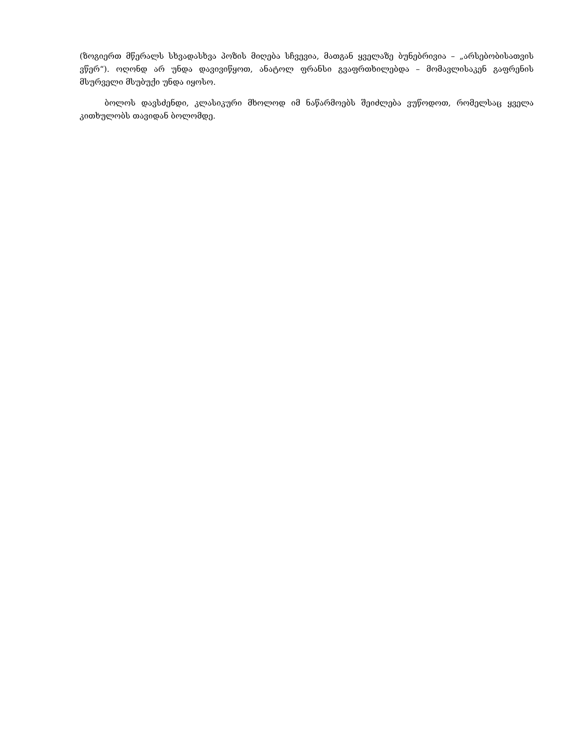(ზოგიერთ მწერალს სხვადასხვა პოზის მიღება სჩვევია, მათგან ყველაზე ბუნებრივია – „არსებობისათვის ვწერ“). ოღონდ არ უნდა დავივიწყოთ, ანატოლ ფრანსი გვაფრთხილებდა – მომავლისაკენ გაფრენის მსურველი მსუბუქი უნდა იყოსო.
ბოლოს დავსძენდი, კლასიკური მხოლოდ იმ ნაწარმოებს შეიძლება ვუწოდოთ, რომელსაც ყველა კითხულობს თავიდან ბოლომდე.